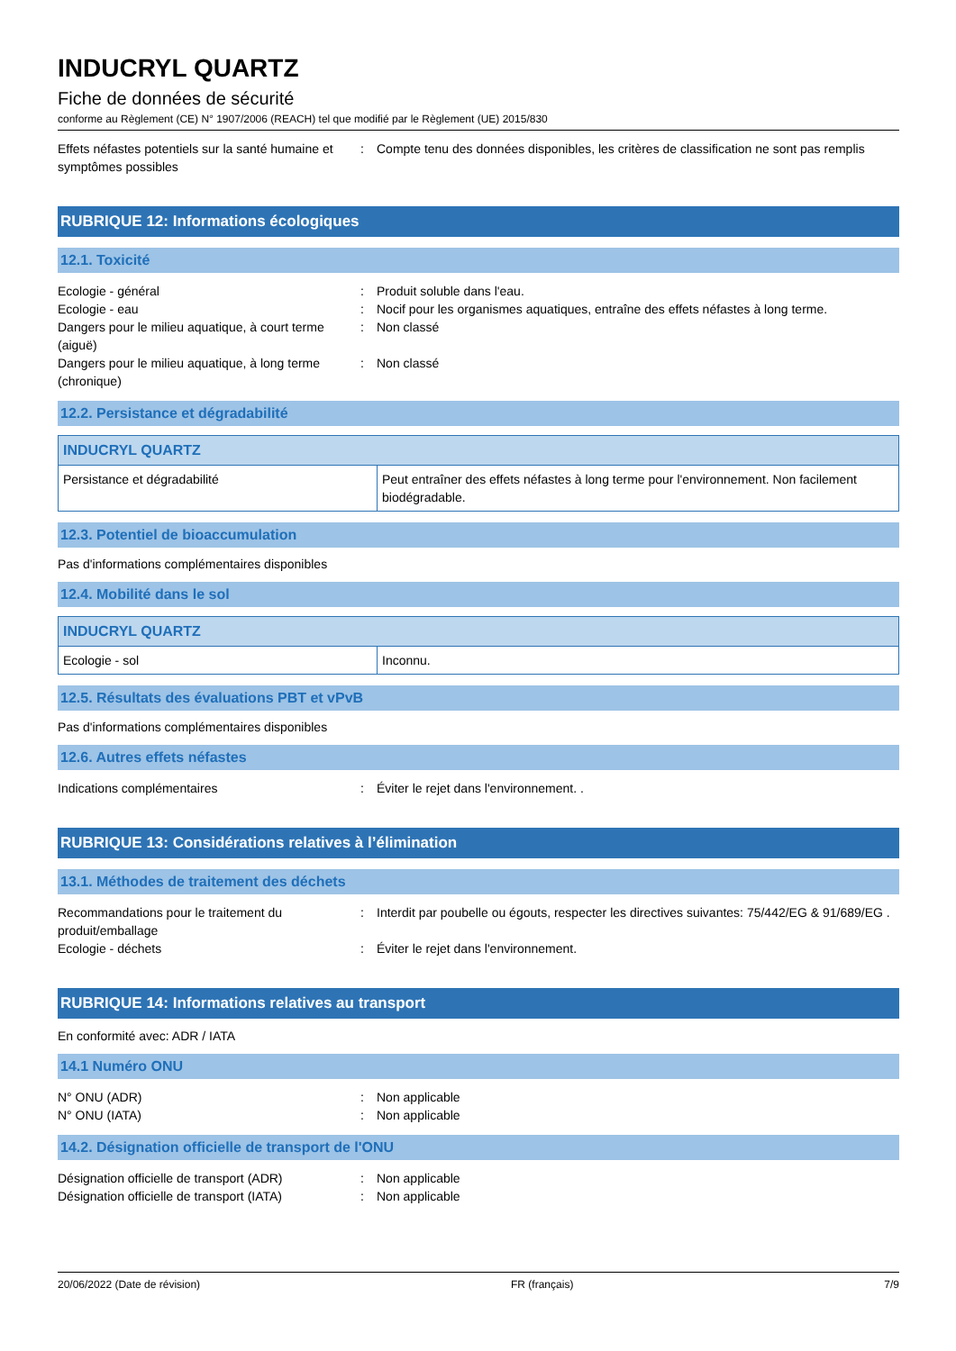INDUCRYL QUARTZ
Fiche de données de sécurité
conforme au Règlement (CE) N° 1907/2006 (REACH) tel que modifié par le Règlement (UE) 2015/830
Effets néfastes potentiels sur la santé humaine et symptômes possibles
: Compte tenu des données disponibles, les critères de classification ne sont pas remplis
RUBRIQUE 12: Informations écologiques
12.1. Toxicité
Ecologie - général : Produit soluble dans l'eau.
Ecologie - eau : Nocif pour les organismes aquatiques, entraîne des effets néfastes à long terme.
Dangers pour le milieu aquatique, à court terme (aiguë)
: Non classé
Dangers pour le milieu aquatique, à long terme (chronique)
: Non classé
12.2. Persistance et dégradabilité
| INDUCRYL QUARTZ | |
| --- | --- |
| Persistance et dégradabilité | Peut entraîner des effets néfastes à long terme pour l'environnement. Non facilement biodégradable. |
12.3. Potentiel de bioaccumulation
Pas d'informations complémentaires disponibles
12.4. Mobilité dans le sol
| INDUCRYL QUARTZ | |
| --- | --- |
| Ecologie - sol | Inconnu. |
12.5. Résultats des évaluations PBT et vPvB
Pas d'informations complémentaires disponibles
12.6. Autres effets néfastes
Indications complémentaires : Éviter le rejet dans l'environnement. .
RUBRIQUE 13: Considérations relatives à l’élimination
13.1. Méthodes de traitement des déchets
Recommandations pour le traitement du produit/emballage
: Interdit par poubelle ou égouts, respecter les directives suivantes: 75/442/EG & 91/689/EG .
Ecologie - déchets : Éviter le rejet dans l'environnement.
RUBRIQUE 14: Informations relatives au transport
En conformité avec: ADR / IATA
14.1 Numéro ONU
N° ONU (ADR) : Non applicable
N° ONU (IATA) : Non applicable
14.2. Désignation officielle de transport de l'ONU
Désignation officielle de transport (ADR)
: Non applicable
Désignation officielle de transport (IATA)
: Non applicable
20/06/2022 (Date de révision) FR (français) 7/9